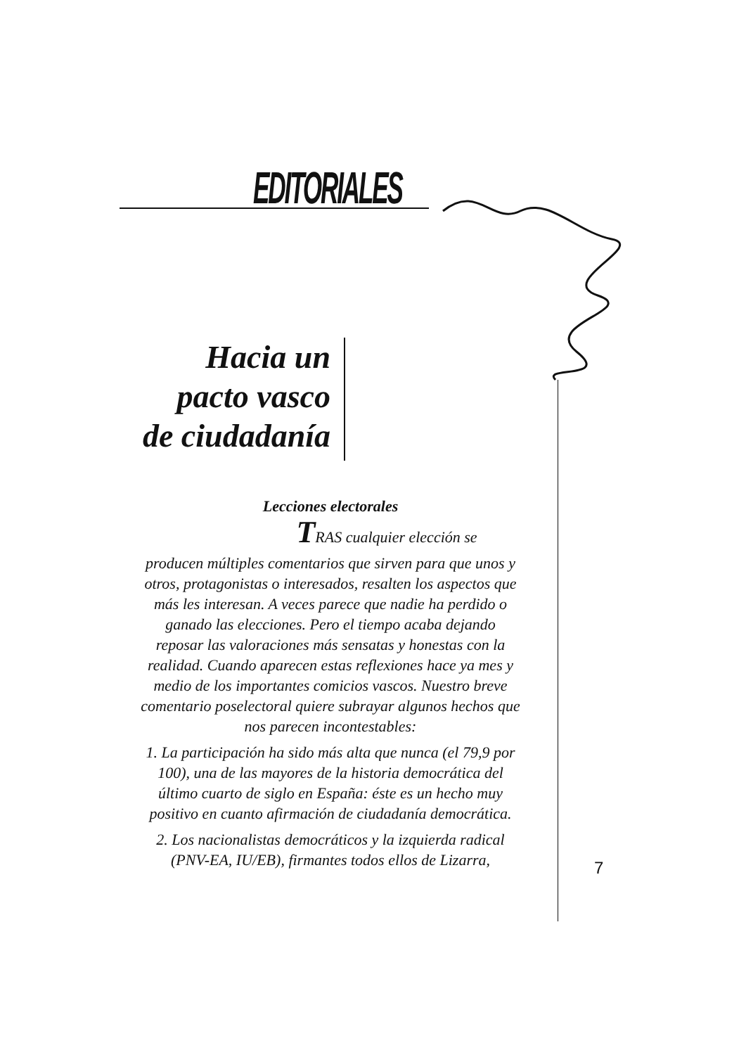EDITORIALES
Hacia un pacto vasco de ciudadanía
Lecciones electorales
TRAS cualquier elección se
producen múltiples comentarios que sirven para que unos y otros, protagonistas o interesados, resalten los aspectos que más les interesan. A veces parece que nadie ha perdido o ganado las elecciones. Pero el tiempo acaba dejando reposar las valoraciones más sensatas y honestas con la realidad. Cuando aparecen estas reflexiones hace ya mes y medio de los importantes comicios vascos. Nuestro breve comentario poselectoral quiere subrayar algunos hechos que nos parecen incontestables:
1. La participación ha sido más alta que nunca (el 79,9 por 100), una de las mayores de la historia democrática del último cuarto de siglo en España: éste es un hecho muy positivo en cuanto afirmación de ciudadanía democrática.
2. Los nacionalistas democráticos y la izquierda radical (PNV-EA, IU/EB), firmantes todos ellos de Lizarra,
7